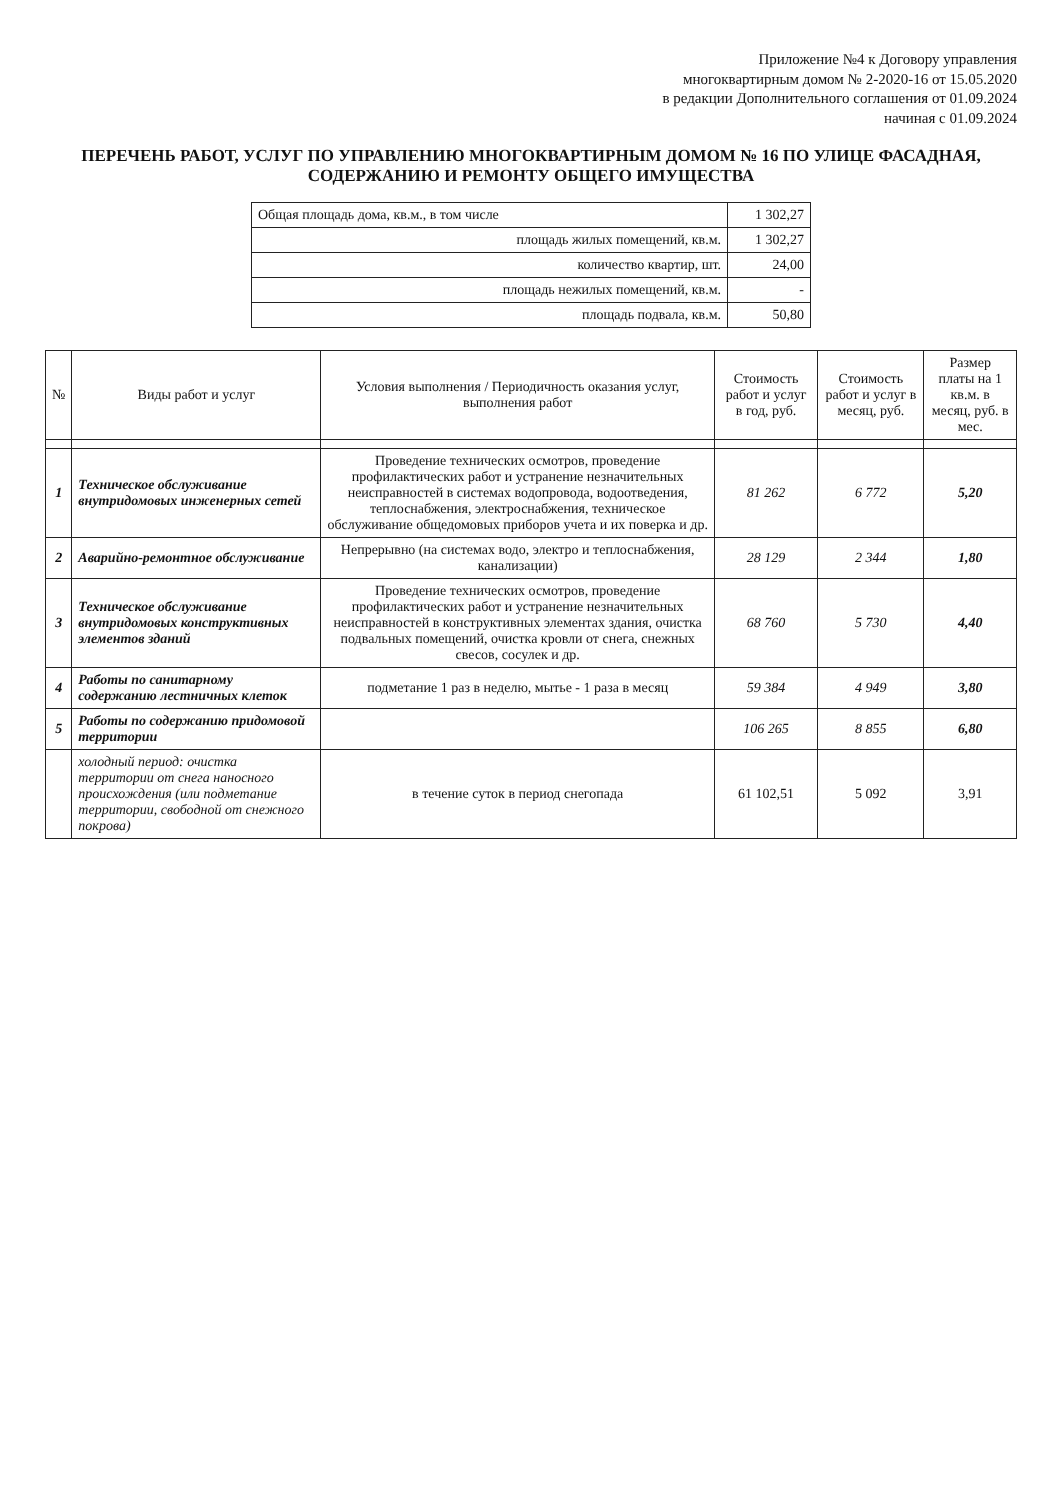Приложение №4 к Договору управления
многоквартирным домом № 2-2020-16 от 15.05.2020
в редакции Дополнительного соглашения от 01.09.2024
начиная с 01.09.2024
ПЕРЕЧЕНЬ РАБОТ, УСЛУГ ПО УПРАВЛЕНИЮ МНОГОКВАРТИРНЫМ ДОМОМ № 16 ПО УЛИЦЕ ФАСАДНАЯ,
СОДЕРЖАНИЮ И РЕМОНТУ ОБЩЕГО ИМУЩЕСТВА
| Общая площадь дома, кв.м., в том числе | 1 302,27 |
| площадь жилых помещений, кв.м. | 1 302,27 |
| количество квартир, шт. | 24,00 |
| площадь нежилых помещений, кв.м. | - |
| площадь подвала, кв.м. | 50,80 |
| № | Виды работ и услуг | Условия выполнения / Периодичность оказания услуг, выполнения работ | Стоимость работ и услуг в год, руб. | Стоимость работ и услуг в месяц, руб. | Размер платы на 1 кв.м. в месяц, руб. в мес. |
| --- | --- | --- | --- | --- | --- |
| 1 | Техническое обслуживание внутридомовых инженерных сетей | Проведение технических осмотров, проведение профилактических работ и устранение незначительных неисправностей в системах водопровода, водоотведения, теплоснабжения, электроснабжения, техническое обслуживание общедомовых приборов учета и их поверка и др. | 81 262 | 6 772 | 5,20 |
| 2 | Аварийно-ремонтное обслуживание | Непрерывно (на системах водо, электро и теплоснабжения, канализации) | 28 129 | 2 344 | 1,80 |
| 3 | Техническое обслуживание внутридомовых конструктивных элементов зданий | Проведение технических осмотров, проведение профилактических работ и устранение незначительных неисправностей в конструктивных элементах здания, очистка подвальных помещений, очистка кровли от снега, снежных свесов, сосулек и др. | 68 760 | 5 730 | 4,40 |
| 4 | Работы по санитарному содержанию лестничных клеток | подметание 1 раз в неделю, мытье - 1 раза в месяц | 59 384 | 4 949 | 3,80 |
| 5 | Работы по содержанию придомовой территории | | 106 265 | 8 855 | 6,80 |
| | холодный период: очистка территории от снега наносного происхождения (или подметание территории, свободной от снежного покрова) | в течение суток в период снегопада | 61 102,51 | 5 092 | 3,91 |